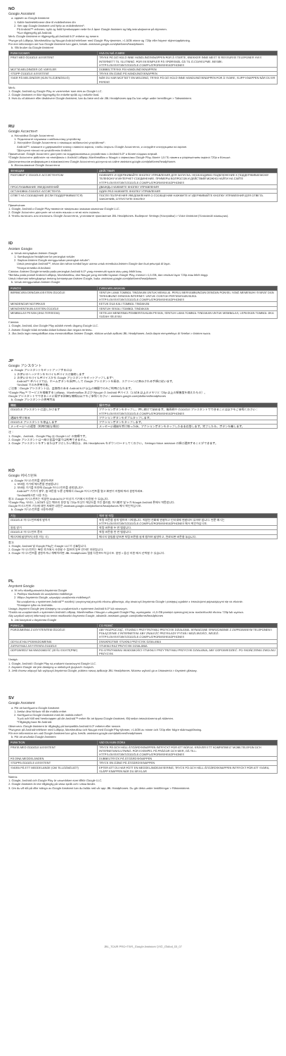NO
Google Assistent
a. oppsett av Google Assistent
1. Koble hodetelefonene dine til mobilenheten din
2. Sett opp Google Assistent ved hjelp av mobilenheten*:
På Android™-enheten, trykk og hold hjemknappen nede for å åpne Google Assistent og følg instruksjonene på skjermen.
*Kun tilgjengelig på Android.
Merk: Google Assistent er tilgjengelig på Android 6.0* enheter og senere.
*Funger på Lollipop, Marshmallow og Nougat Android-telefoner med Google Play-tjenester, >1.5GB minne og 720p eller høyere skjermoppløsning.
For mer informasjon om hva Google Assistent kan gjøre, besøk: assistant.google.com/platforms/headphones
b. Slik bruker du Google Assistent
| FUNKSJONER | HVA DU MÅ GJØRE |
| --- | --- |
| PRAT MED GOOGLE ASSISTENT | TRYKK PÅ OG HOLD INNE HANDLINGSKNAPPEN FOR Å STARTE, KNEKKER INNE MEST SI RESSURSE TELEFONER HVIS INTERNETT TIL SLUTNING. FOR EKSEMPLER PÅ SPØRSMÅL GÅ TIL G.CO/HELPME. BESØK: HTTPS://ASSISTANT.GOOGLE.COM/PLATFORMS/HEADPHONES |
| MOTTA MELDINGER OG VARSLER | DOBBELTTRYKK PÅ HANDLINGSKNAPPEN |
| STOPP GOOGLE ASSISTENT | TRYKK EN GANG PÅ HANDLINGSKNAPPEN |
| SVAR PÅ MELDINGER (KUN TILGJENGELIG) | NÅR DU HAR MOTTATT EN MELDING, TRYKK PÅ OG HOLD INNE HANDLINGSKNAPPEN FOR Å SVARE, SLIPP KNAPPEN NÅR DU ER FERDIG |
Merk:
1. Google, Android og Google Play er varemerker som eies av Google LLC.
2. Google Assistent er ikke tilgjengelig for enkelte språk og i enkelte land.
3. Hvis du vil aktivere eller deaktivere Google Assistent, kan du laste ned vår JBL Headphones-app.Du kan velge under Innstillinger > Taleassistent.
RU
Google Ассистент
a. Настройка Google Ассистента
1. Подключите наушники к мобильному устройству
2. Настройте Google Ассистента с помощью мобильного устройства*:
Android™: нажмите и удерживайте кнопку главного экрана, чтобы открыть Google Ассистента, и следуйте инструкциям на экране.
*Доступно только на устройствах Android.
Примечание: Google Ассистент доступен на поддерживаемых устройствах с Android 6.0* и более поздних версий.
*Google Ассистент работает на телефонах с Android Lollipop, Marshmallow и Nougat с сервисами Google Play, более 1,5 ГБ памяти и разрешением экрана 720p и больше.
Дополнительная информация о возможностях Google Ассистента доступна на сайте assistant.google.com/platforms/headphones
b. Использование Google Ассистента
| ФУНКЦИИ | ДЕЙСТВИЯ |
| --- | --- |
| РАЗГОВОР С GOOGLE АССИСТЕНТОМ | НАЖМИТЕ И УДЕРЖИВАЙТЕ КНОПКУ УПРАВЛЕНИЯ ДЛЯ ЗАПУСКА. НЕОБХОДИМО ПОДКЛЮЧЕНИЕ К ПОДДЕРЖИВАЕМОМУ ТЕЛЕФОНУ И ИНТЕРНЕТ-СОЕДИНЕНИЕ. ПРИМЕРЫ ВОПРОСОВ И ДЕЙСТВИЙ МОЖНО НАЙТИ НА САЙТЕ HTTPS://ASSISTANT.GOOGLE.COM/PLATFORMS/HEADPHONES |
| ПРОСЛУШИВАНИЕ УВЕДОМЛЕНИЙ | ДВАЖДЫ НАЖМИТЕ КНОПКУ УПРАВЛЕНИЯ |
| ОСТАНОВКА GOOGLE АССИСТЕНТА | ОДИН РАЗ НАЖМИТЕ КНОПКУ УПРАВЛЕНИЯ |
| ОТВЕТ НА СООБЩЕНИЕ (ЕСЛИ ПОДДЕРЖИВАЕТСЯ) | ПОСЛЕ ПОЛУЧЕНИЯ УВЕДОМЛЕНИЯ О СООБЩЕНИИ НАЖМИТЕ И УДЕРЖИВАЙТЕ КНОПКУ УПРАВЛЕНИЯ ДЛЯ ОТВЕТА. ЗАКОНЧИВ, ОТПУСТИТЕ КНОПКУ |
Примечания:
1. Google, Android и Google Play являются товарными знаками компании Google LLC.
2. Google Ассистент доступен не на всех языках и не во всех странах.
3. Чтобы включить или отключить Google Ассистента, установите приложение JBL Headphones. Выберите Settings (Настройки) > Voice Assistant (Голосовой помощник).
ID
Asisten Google
a. Untuk menyiapkan Asisten Google
1. Sambungkan headphone ke perangkat seluler
2. Siapkan Asisten Google menggunakan perangkat seluler*:
Untuk perangkat Android™, tekan dan tahan tombol layar utama untuk membuka Asisten Google dan ikuti petunjuk di layar.
*Hanya tersedia di Android.
Catatan: Asisten Google tersedia pada perangkat Android 6.0* yang memenuhi syarat atau yang lebih baru.
*Berlaku pada ponsel Android Lollipop, Marshmallow, dan Nougat yang memiliki layanan Google Play, memori >1,5 GB, dan resolusi layar 720p atau lebih tinggi.
Untuk informasi selengkapnya tentang kemampuan Asisten Google, buka: assistant.google.com/platforms/headphones
b. Untuk menggunakan Asisten Google
| FUNGSI | CARA MELAKUKAN |
| --- | --- |
| BERBICARA DENGAN ASISTEN GOOGLE | SENTUH LAMA TOMBOL TINDAKAN UNTUK MEMULAI. PERLU BERSAMBUNGAN DENGAN PONSEL YANG MEMENUHI SYARAT DAN TERHUBUNG DENGAN INTERNET. UNTUK CONTOH PERTANYAAN BUKA: HTTPS://ASSISTANT.GOOGLE.COM/PLATFORMS/HEADPHONES |
| MENDENGAR NOTIFIKASI | KETUK DUA KALI TOMBOL TINDAKAN |
| MENGHENTIKAN ASISTEN GOOGLE | SENTUH SEKALI TOMBOL TINDAKAN |
| MEMBALAS PESAN (JIKA TERSEDIA) | SETELAH MENERIMA PEMBERITAHUAN PESAN, SENTUH LAMA TOMBOL TINDAKAN UNTUK MEMBALAS, LEPASKAN TOMBOL JIKA SUDAH SELESAI |
Catatan:
1. Google, Android, dan Google Play adalah merek dagang Google LLC.
2. Asisten Google tidak tersedia dalam bahasa dan negara tertentu.
3. Jika Anda ingin mengaktifkan atau menonaktifkan Asisten Google, silakan unduh aplikasi JBL Headphones. Anda dapat menyetelnya di Setelan > Asisten suara.
JP
Google アシスタント
a. Google アシスタントをセットアップするには
1. お使いのヘッドホンをモバイルデバイスに接続します
2. お使いのモバイルデバイスから Google アシスタントをセットアップします*:
Android™ デバイスでは、ホームボタンを長押しして Google アシスタントを開き、スクリーンに表示される手順に従います。
*Android でのみ使用可能。
ご注意：Google アシスタントは、互換性のある Android 6.0* 以上の機器でのみご利用になれます。
*Google Play™ サービスを搭載する Lollipop、Marshmallow および Nougat の Android デバイス（1.5GB 以上のメモリと 720p 以上の解像度を備えたもの）。
Google アシスタントでできることに関する詳細な情報は以下をご参照ください：assistant.google.com/platforms/headphones
b. Google アシスタントの使用方法
| 機能 | 操作方法 |
| --- | --- |
| GOOGLE アシスタントに話しかけます | アクションボタンをタップし、押し続けて始めます。質問例や GOOGLE アシスタントでできることは以下をご参照ください：HTTPS://ASSISTANT.GOOGLE.COM/PLATFORMS/HEADPHONES |
| 通知を受け取る | アクションボタンをダブルタップします。 |
| GOOGLE アシスタントを停止します | アクションボタンをタップします。 |
| メッセージへの返答（利用可能な場合） | メッセージ通知を受け取った後、アクションボタンをタップしたまま応答します。完了したら、ボタンを離します。 |
注：
1. Google、Android、Google Play は Google LLC の商標です。
2. Google アシスタントは一部の言語や国では利用できません。
3. Google アシスタントをオンまたはオフにしたい場合は、JBL Headphones をダウンロードしてください。Settings>Voice assistant の順に選択することができます。
KO
Google 어시스턴트
a. Google 어시스턴트를 설정하려면
1. 모바일 기기에 헤드폰을 연결합니다
2. 모바일 기기를 이용해 Google 어시스턴트를 설정합니다*:
Android™ 기기의 경우, 홈 버튼을 누른 상태에서 Google 어시스턴트를 열고 화면의 지침에 따라 설정하세요.
*Android에서만 사용 가능.
참고: Google 어시스턴트는 적합한 Android 6.0* 이상의 기기에서 이용할 수 있습니다.
*Google Play 서비스, 1.5GB가 넘는 메모리 용량 및 720p 이상의 해상도를 가진 롤리팝, 마시멜로 및 누가 Nougat Android 폰에서 작동합니다.
Google 어시스턴트 기능에 대한 자세한 내용은 assistant.google.com/platforms/headphones 에서 확인하십시오.
b. Google 어시스턴트를 사용하려면
| 기능 | 해야 할 작업 |
| --- | --- |
| GOOGLE 어시스턴트에게 말하기 | 작업 버튼을 길게 탭하여 시작합니다. 적합한 전화에 연결하고 인터넷에 연결되어 있어야 합니다. 질문 예시는 HTTPS://ASSISTANT.GOOGLE.COM/PLATFORMS/HEADPHONES 에서 확인하십시오. |
| 알림 받기 | 작업 버튼을 두 번 탭합니다. |
| GOOGLE 어시스턴트 중지 | 작업 버튼을 한 번 탭합니다. |
| 메시지에 답장하기(사용 가능 시) | 메시지 알림을 받으면 작업 버튼을 길게 탭하여 답장하고, 완료되면 버튼을 놓습니다. |
참고:
1. Google, Android 및 Google Play는 Google LLC의 상표입니다.
2. Google 어시스턴트는 특정 국가에서 사용할 수 없으며 일부 언어만 지원됩니다.
3. Google 어시스턴트를 설정하거나 해제하려면 JBL Headphones 앱을 다운로드하십시오. 설정 > 음성 지원 에서 선택할 수 있습니다.
PL
Asystent Google
a. W celu skonfigurowania Asystenta Google
1. Podłącz słuchawki do urządzenia mobilnego
2. Włącz Asystenta Google, używając urządzenia mobilnego*:
Na urządzeniu z systemem Android™ naciśnij i przytrzymaj przycisk ekranu głównego, aby otworzyć Asystenta Google i postępuj zgodnie z instrukcjami pojawiającymi się na ekranie.
*Dostępne tylko na Androida.
Uwaga: Asystent Google jest dostępny na urządzeniach z systemem Android 6.0* lub nowszym.
*Działa na urządzeniach z systemem Android Lollipop, Marshmallow i Nougat z usługami Google Play, wymagania: >1,5 GB pamięci operacyjnej oraz rozdzielczość ekranu 720p lub wyższa.
Aby uzyskać więcej informacji na temat możliwości Asystenta Google, odwiedź: assistant.google.com/platforms/headphones
b. Jak korzystać z Asystenta Google
| FUNKCJA | CO ROBIĆ |
| --- | --- |
| PORZUMIENIA Z ASYSTENTEM GOOGLE | ABY ROZPOCZĄĆ, STUKNIJ I PRZYTRZYMAJ PRZYCISK DZIAŁANIA. WYMAGANE SPARZOWANIE Z ZAPROWANYM TELEFONEM I POŁĄCZENIE Z INTERNETEM. ABY ZNALEŹĆ PRZYKŁADY PYTAŃ I MOŻLIWOŚCI, WEJDŹ: HTTPS://ASSISTANT.GOOGLE.COM/PLATFORMS/HEADPHONES |
| ODSŁUCHAJ POWIADOMIENIA | DWUKROTNIE STUKNIJ PRZYCISK DZIAŁANIA |
| ZATRZYMAJ ASYSTENTA GOOGLE | STUKNIJ RAZ PRZYCISK DZIAŁANIA |
| ODPOWIEDZ NA WIADOMOŚĆ (JEŚLI DOSTĘPNE) | PO OTRZYMANIU WIADOMOŚCI STUKNIJ I PRZYTRZYMAJ PRZYCISK DZIAŁANIA, ABY ODPOWIEDZIEĆ. PO SKOŃCZENIU ZWOLNIJ PRZYCISK |
Uwaga:
1. Google, Android i Google Play są znakami towarowymi Google LLC.
2. Asystent Google nie jest dostępny w niektórych językach i krajach.
3. Jeśli chcesz włączyć lub wyłączyć Asystenta Google, pobierz naszą aplikację JBL Headphones. Możesz wybrać go w Ustawienia > Asystent głosowy.
SV
Google Assistent
a. För att konfigurera Google Assistent
1. Anslut dina hörlurar till din mobila enhet
2. Konfigurera Google Assistent med din mobila enhet*:
Tryck och håll ned hemknappen på din Android™-enhet för att öppna Google Assistent, följ sedan instruktionerna på skärmen.
*Tillgänglig bara för Android.
Observera: Google Assistent är tillgänglig på kompatibla Android 6.0* enheter eller senare.
*Fungerar på Android-telefoner med Lollipop, Marshmallow och Nougat med Google Play-tjänster, >1.5GB av minne och 720p eller högre skärmupplösning.
För mer information om vad Google Assistent kan göra, besök: assistant.google.com/platforms/headphones
b. För att använda Google Assistent
| FUNKTION | VAD DU KAN GÖRA |
| --- | --- |
| PRATA MED GOOGLE ASSISTENT | TRYCK PÅ OCH HÅLL ÅTGÄRDSKNAPPEN INTRYCKT FÖR ATT BÖRJA. KRÄVER ETT KOMPATIBELT MOBILTELEFON OCH INTERNETANSLUTNING. FÖR EXEMPEL PÅ FRÅGOR OCH MER, GÅ TILL: HTTPS://ASSISTANT.GOOGLE.COM/PLATFORMS/HEADPHONES |
| FÅ DINA MEDDELANDEN | DUBBELTRYCK PÅ ÅTGÄRDSKNAPPEN |
| STOPPA GOOGLE ASSISTENT | TRYCK EN GÅNG PÅ ÅTGÄRDSKNAPPEN |
| SVARA PÅ ETT MEDDELANDE (OM TILLGÄNGLIGT) | EFTER ATT DU HAR FÅTT EN MEDDELANDEAVISERING, TRYCK PÅ OCH HÅLL ÅTGÄRDSKNAPPEN INTRYCKT FÖR ATT SVARA, SLÄPP KNAPPEN NÄR DU ÄR KLAR |
Notera:
1. Google, Android och Google Play är varumärken som tillhör Google LLC.
2. Google Assistent är inte tillgänglig på vissa språk och i vissa länder.
3. Om du vill slå på eller stänga av Google Assistent kan du ladda ned vår app JBL Headphones. Du gör detta under Inställningar > Röstassistent.
JBL_TOUR PRO+TWS_Google Assistant QSG_Global_03_07